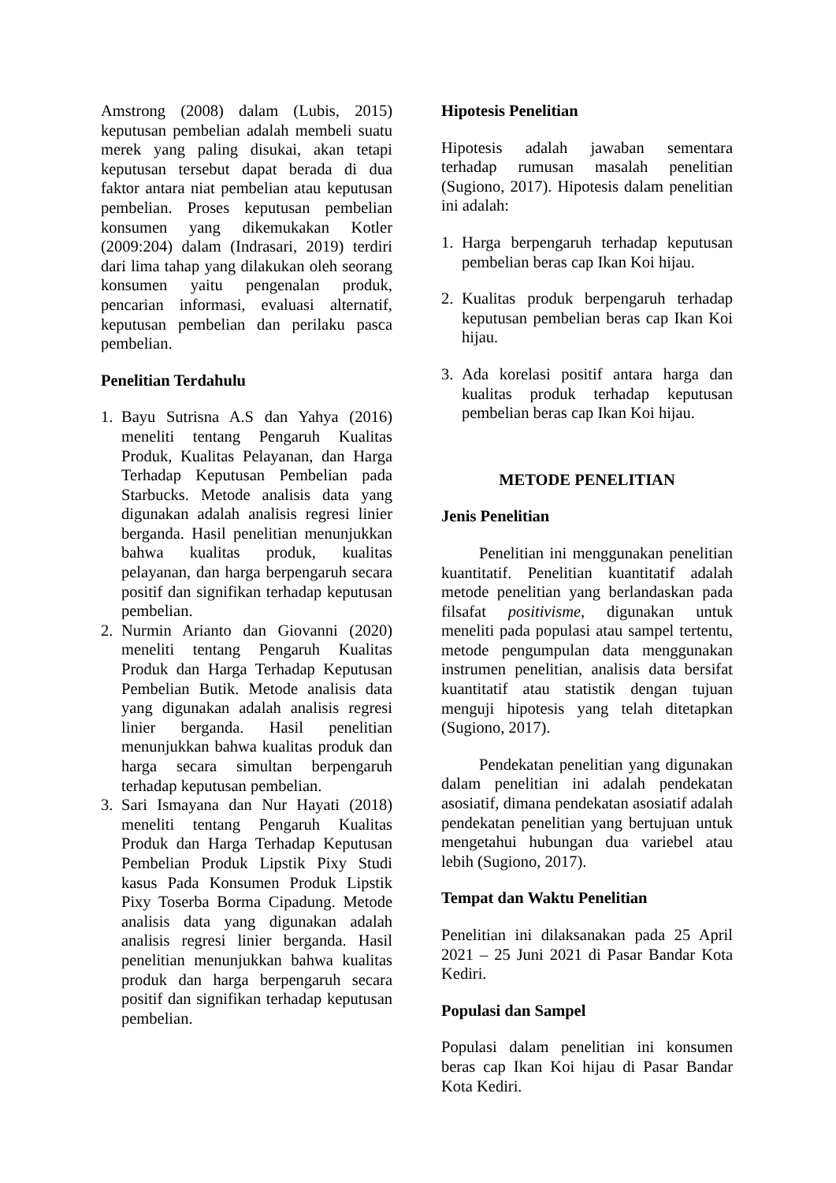Amstrong (2008) dalam (Lubis, 2015) keputusan pembelian adalah membeli suatu merek yang paling disukai, akan tetapi keputusan tersebut dapat berada di dua faktor antara niat pembelian atau keputusan pembelian. Proses keputusan pembelian konsumen yang dikemukakan Kotler (2009:204) dalam (Indrasari, 2019) terdiri dari lima tahap yang dilakukan oleh seorang konsumen yaitu pengenalan produk, pencarian informasi, evaluasi alternatif, keputusan pembelian dan perilaku pasca pembelian.
Penelitian Terdahulu
1. Bayu Sutrisna A.S dan Yahya (2016) meneliti tentang Pengaruh Kualitas Produk, Kualitas Pelayanan, dan Harga Terhadap Keputusan Pembelian pada Starbucks. Metode analisis data yang digunakan adalah analisis regresi linier berganda. Hasil penelitian menunjukkan bahwa kualitas produk, kualitas pelayanan, dan harga berpengaruh secara positif dan signifikan terhadap keputusan pembelian.
2. Nurmin Arianto dan Giovanni (2020) meneliti tentang Pengaruh Kualitas Produk dan Harga Terhadap Keputusan Pembelian Butik. Metode analisis data yang digunakan adalah analisis regresi linier berganda. Hasil penelitian menunjukkan bahwa kualitas produk dan harga secara simultan berpengaruh terhadap keputusan pembelian.
3. Sari Ismayana dan Nur Hayati (2018) meneliti tentang Pengaruh Kualitas Produk dan Harga Terhadap Keputusan Pembelian Produk Lipstik Pixy Studi kasus Pada Konsumen Produk Lipstik Pixy Toserba Borma Cipadung. Metode analisis data yang digunakan adalah analisis regresi linier berganda. Hasil penelitian menunjukkan bahwa kualitas produk dan harga berpengaruh secara positif dan signifikan terhadap keputusan pembelian.
Hipotesis Penelitian
Hipotesis adalah jawaban sementara terhadap rumusan masalah penelitian (Sugiono, 2017). Hipotesis dalam penelitian ini adalah:
1. Harga berpengaruh terhadap keputusan pembelian beras cap Ikan Koi hijau.
2. Kualitas produk berpengaruh terhadap keputusan pembelian beras cap Ikan Koi hijau.
3. Ada korelasi positif antara harga dan kualitas produk terhadap keputusan pembelian beras cap Ikan Koi hijau.
METODE PENELITIAN
Jenis Penelitian
Penelitian ini menggunakan penelitian kuantitatif. Penelitian kuantitatif adalah metode penelitian yang berlandaskan pada filsafat positivisme, digunakan untuk meneliti pada populasi atau sampel tertentu, metode pengumpulan data menggunakan instrumen penelitian, analisis data bersifat kuantitatif atau statistik dengan tujuan menguji hipotesis yang telah ditetapkan (Sugiono, 2017).
Pendekatan penelitian yang digunakan dalam penelitian ini adalah pendekatan asosiatif, dimana pendekatan asosiatif adalah pendekatan penelitian yang bertujuan untuk mengetahui hubungan dua variebel atau lebih (Sugiono, 2017).
Tempat dan Waktu Penelitian
Penelitian ini dilaksanakan pada 25 April 2021 – 25 Juni 2021 di Pasar Bandar Kota Kediri.
Populasi dan Sampel
Populasi dalam penelitian ini konsumen beras cap Ikan Koi hijau di Pasar Bandar Kota Kediri.